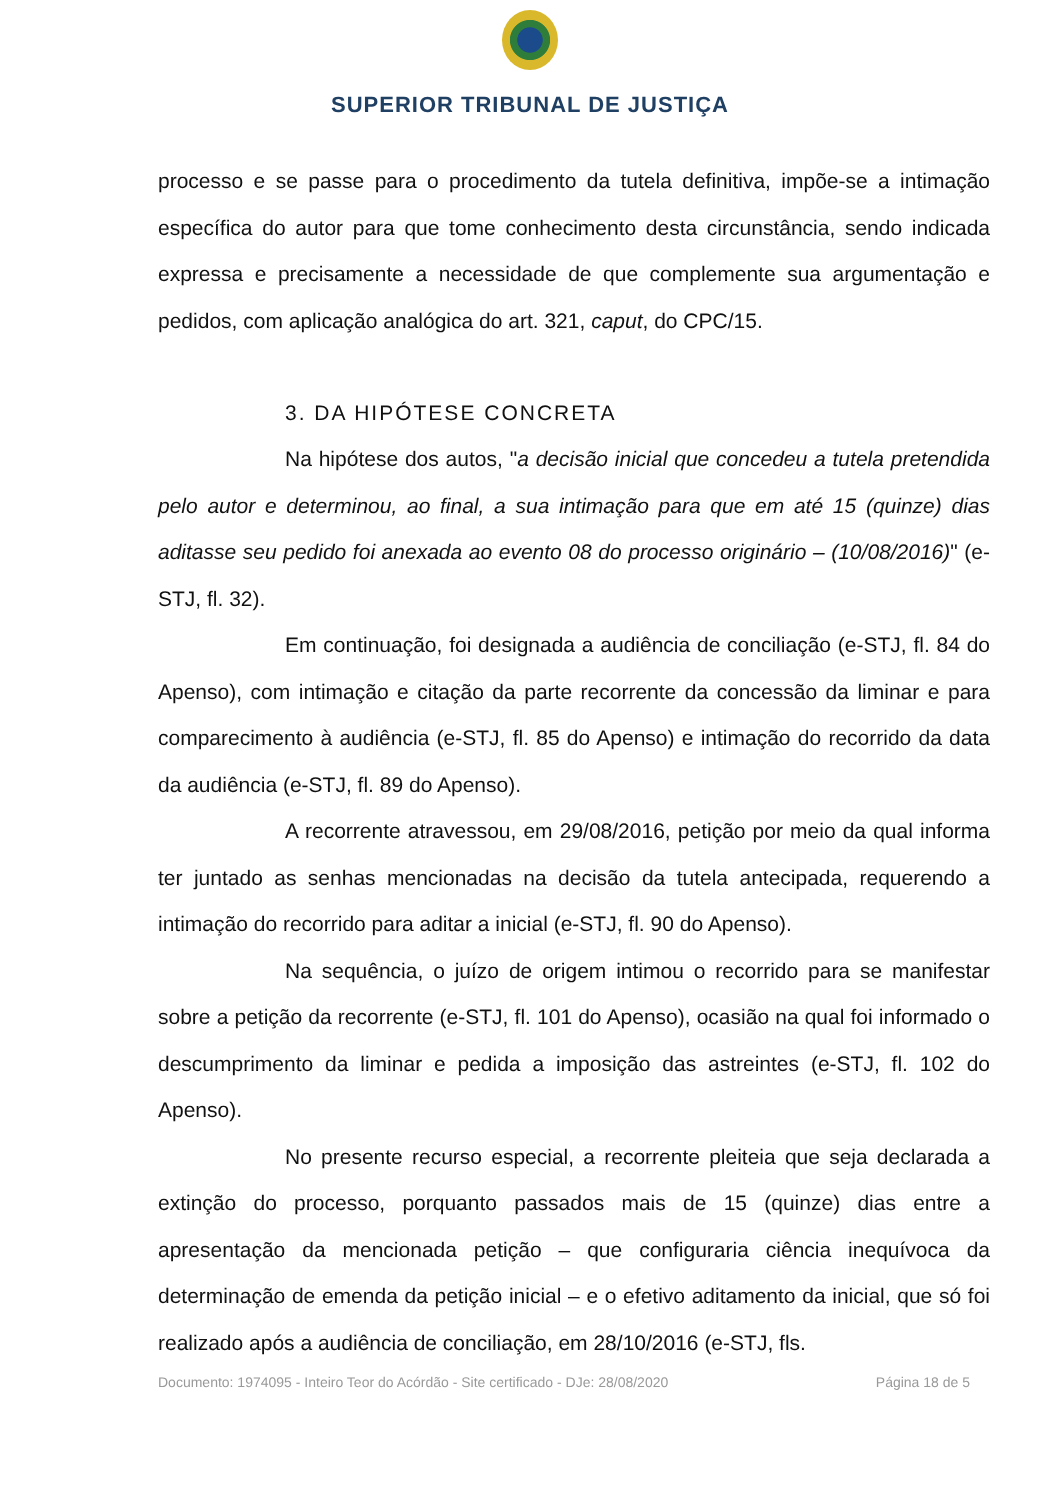SUPERIOR TRIBUNAL DE JUSTIÇA
processo e se passe para o procedimento da tutela definitiva, impõe-se a intimação específica do autor para que tome conhecimento desta circunstância, sendo indicada expressa e precisamente a necessidade de que complemente sua argumentação e pedidos, com aplicação analógica do art. 321, caput, do CPC/15.
3. DA HIPÓTESE CONCRETA
Na hipótese dos autos, "a decisão inicial que concedeu a tutela pretendida pelo autor e determinou, ao final, a sua intimação para que em até 15 (quinze) dias aditasse seu pedido foi anexada ao evento 08 do processo originário – (10/08/2016)" (e-STJ, fl. 32).
Em continuação, foi designada a audiência de conciliação (e-STJ, fl. 84 do Apenso), com intimação e citação da parte recorrente da concessão da liminar e para comparecimento à audiência (e-STJ, fl. 85 do Apenso) e intimação do recorrido da data da audiência (e-STJ, fl. 89 do Apenso).
A recorrente atravessou, em 29/08/2016, petição por meio da qual informa ter juntado as senhas mencionadas na decisão da tutela antecipada, requerendo a intimação do recorrido para aditar a inicial (e-STJ, fl. 90 do Apenso).
Na sequência, o juízo de origem intimou o recorrido para se manifestar sobre a petição da recorrente (e-STJ, fl. 101 do Apenso), ocasião na qual foi informado o descumprimento da liminar e pedida a imposição das astreintes (e-STJ, fl. 102 do Apenso).
No presente recurso especial, a recorrente pleiteia que seja declarada a extinção do processo, porquanto passados mais de 15 (quinze) dias entre a apresentação da mencionada petição – que configuraria ciência inequívoca da determinação de emenda da petição inicial – e o efetivo aditamento da inicial, que só foi realizado após a audiência de conciliação, em 28/10/2016 (e-STJ, fls.
Documento: 1974095 - Inteiro Teor do Acórdão - Site certificado - DJe: 28/08/2020 Página 18 de 5